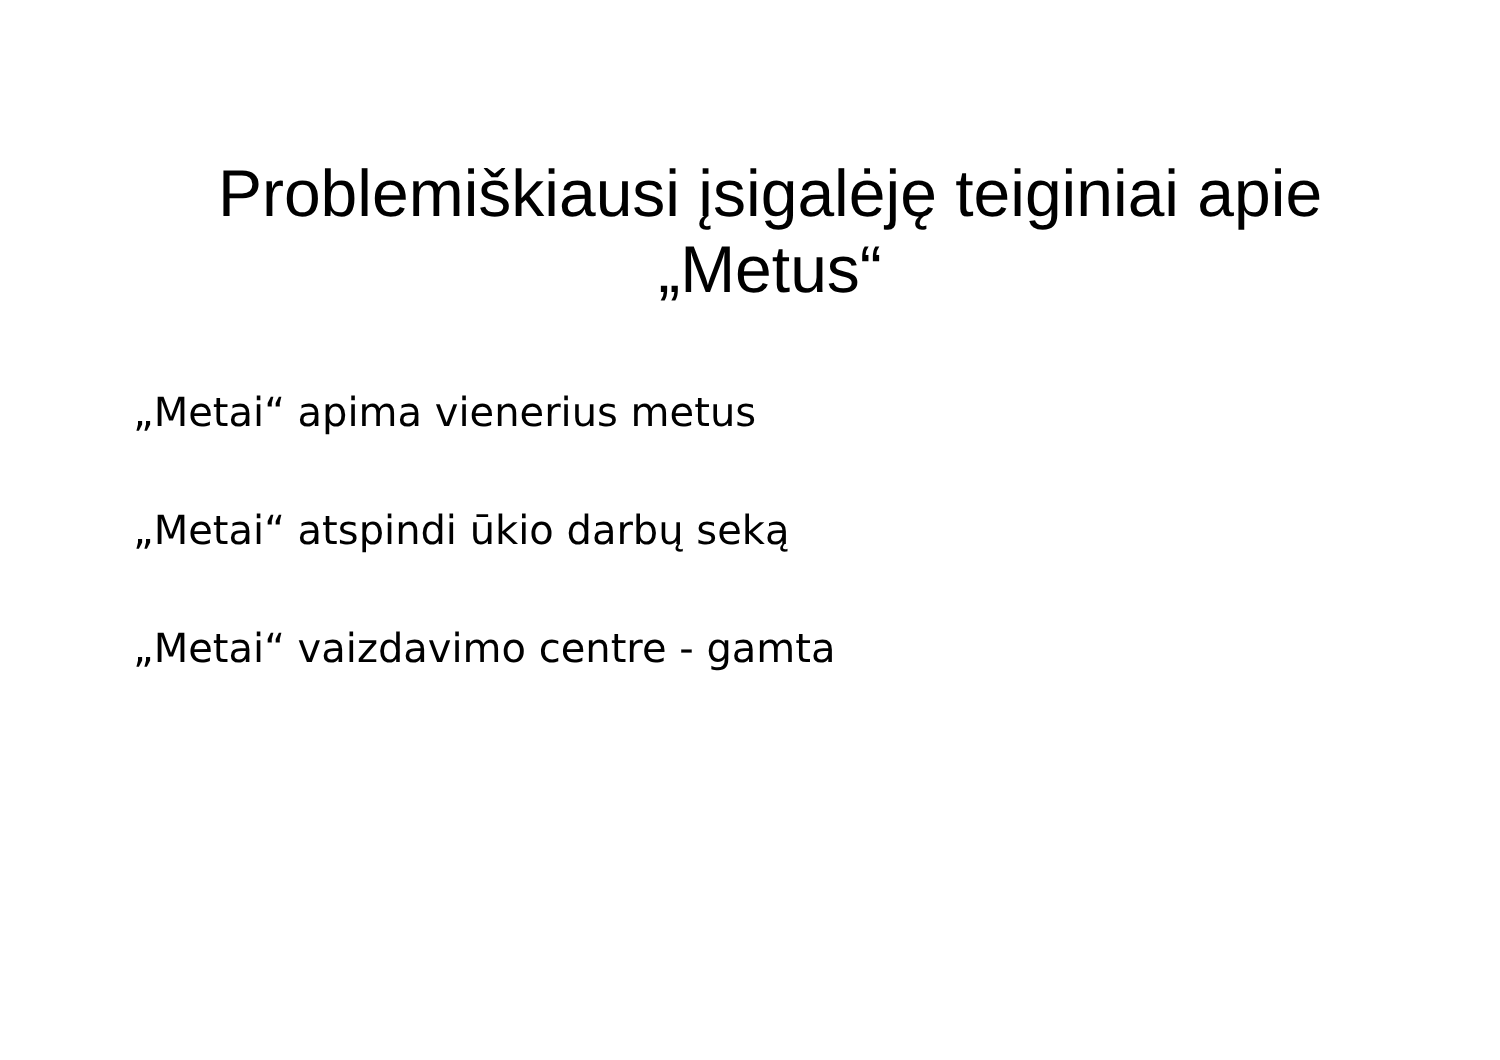Problemiškiausi įsigalėję teiginiai apie „Metus“
„Metai“ apima vienerius metus
„Metai“ atspindi ūkio darbų seką
„Metai“ vaizdavimo centre - gamta